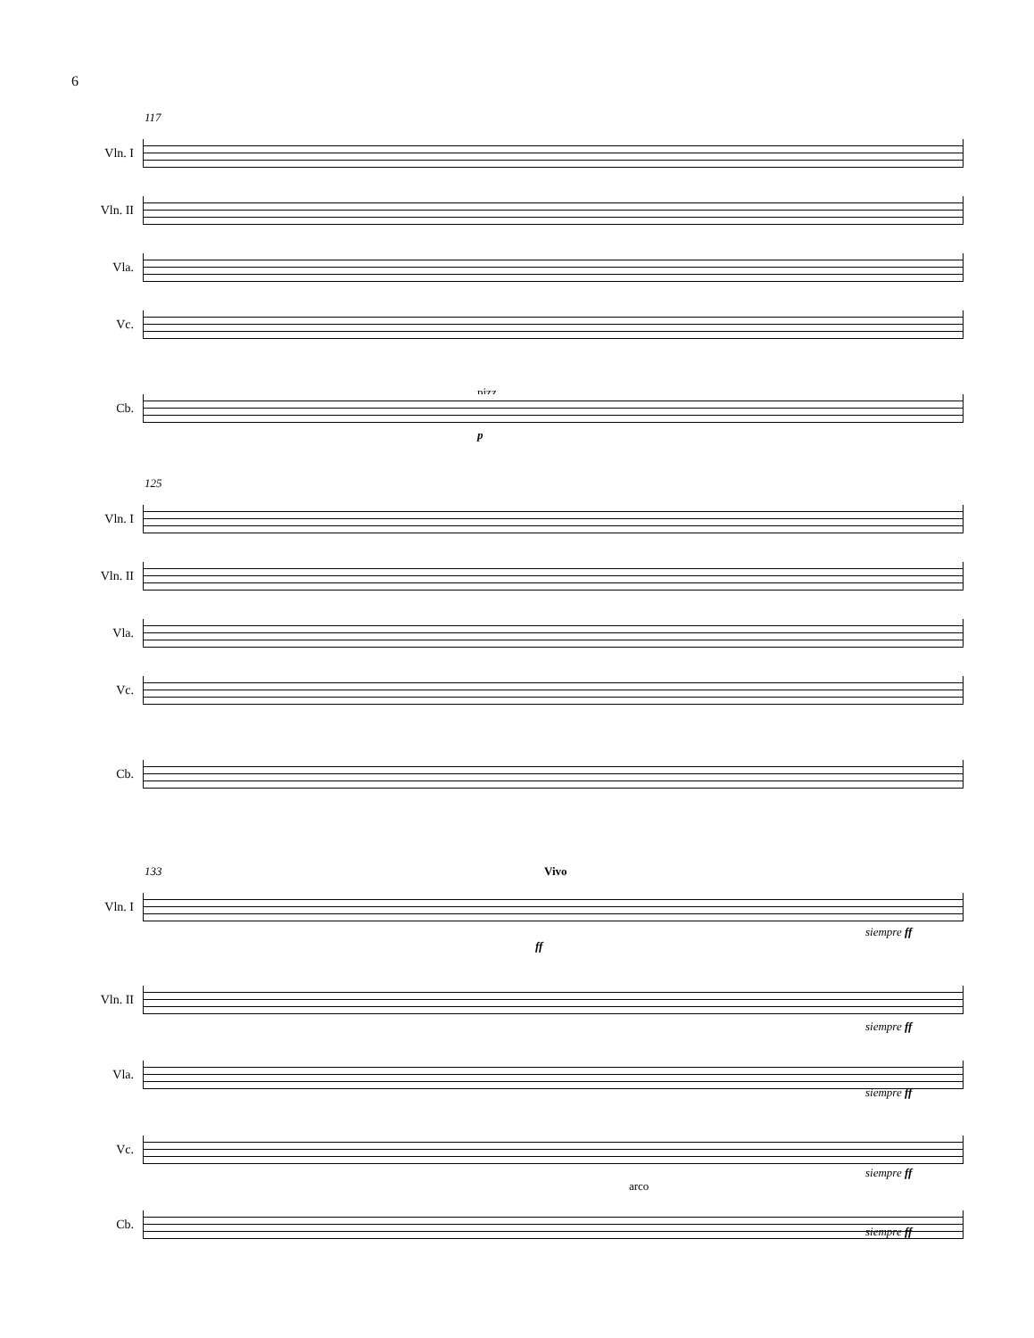6
117
Vln. I
Vln. II
Vla.
Vc.
pizz.
Cb.
p
125
Vln. I
Vln. II
Vla.
Vc.
Cb.
133 Vivo
Vln. I
siempre ff
ff
Vln. II
siempre ff
Vla.
siempre ff
Vc.
siempre ff
arco
Cb.
siempre ff